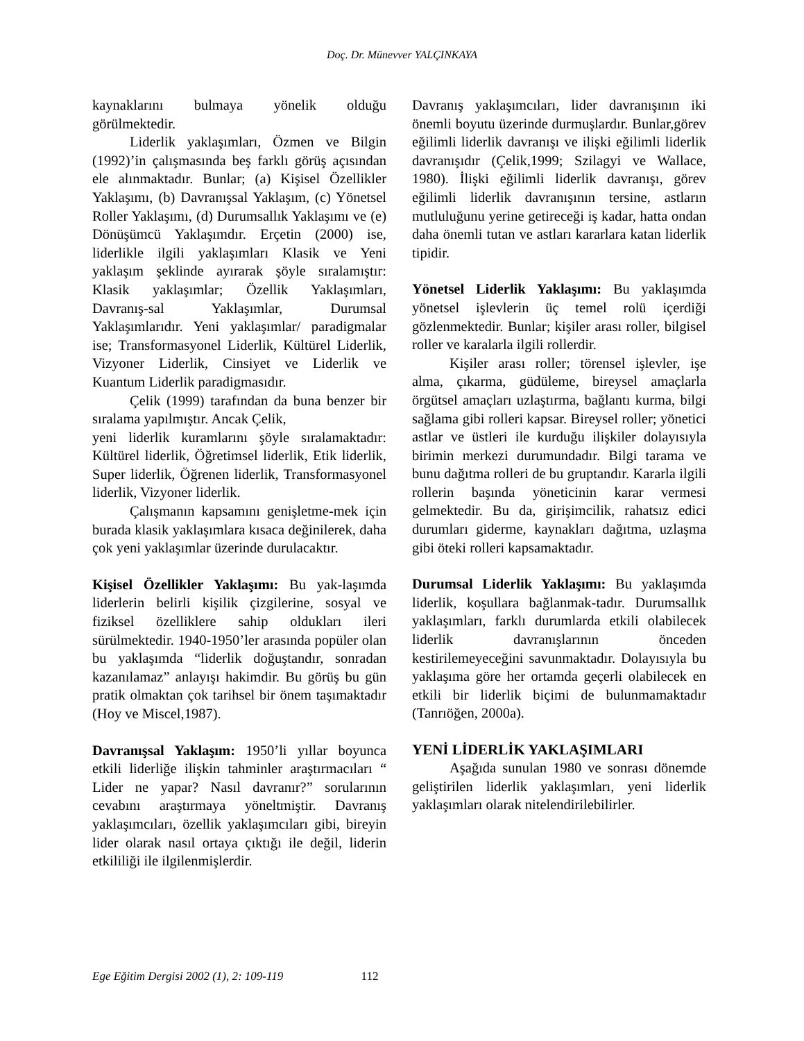Doç. Dr. Münevver YALÇINKAYA
kaynaklarını bulmaya yönelik olduğu görülmektedir.
Liderlik yaklaşımları, Özmen ve Bilgin (1992)’in çalışmasında beş farklı görüş açısından ele alınmaktadır. Bunlar; (a) Kişisel Özellikler Yaklaşımı, (b) Davranışsal Yaklaşım, (c) Yönetsel Roller Yaklaşımı, (d) Durumsallık Yaklaşımı ve (e) Dönüşümcü Yaklaşımdır. Erçetin (2000) ise, liderlikle ilgili yaklaşımları Klasik ve Yeni yaklaşım şeklinde ayırarak şöyle sıralamıştır: Klasik yaklaşımlar; Özellik Yaklaşımları, Davranış-sal Yaklaşımlar, Durumsal Yaklaşımlarıdır. Yeni yaklaşımlar/ paradigmalar ise; Transformasyonel Liderlik, Kültürel Liderlik, Vizyoner Liderlik, Cinsiyet ve Liderlik ve Kuantum Liderlik paradigmasıdır.
Çelik (1999) tarafından da buna benzer bir sıralama yapılmıştır. Ancak Çelik,
yeni liderlik kuramlarını şöyle sıralamaktadır: Kültürel liderlik, Öğretimsel liderlik, Etik liderlik, Super liderlik, Öğrenen liderlik, Transformasyonel liderlik, Vizyoner liderlik.
Çalışmanın kapsamını genişletme-mek için burada klasik yaklaşımlara kısaca değinilerek, daha çok yeni yaklaşımlar üzerinde durulacaktır.
Kişisel Özellikler Yaklaşımı: Bu yak-laşımda liderlerin belirli kişilik çizgilerine, sosyal ve fiziksel özelliklere sahip oldukları ileri sürülmektedir. 1940-1950’ler arasında popüler olan bu yaklaşımda “liderlik doğuştandır, sonradan kazanılamaz” anlayışı hakimdir. Bu görüş bu gün pratik olmaktan çok tarihsel bir önem taşımaktadır (Hoy ve Miscel,1987).
Davranışsal Yaklaşım: 1950’li yıllar boyunca etkili liderliğe ilişkin tahminler araştırmacıları “ Lider ne yapar? Nasıl davranır?” sorularının cevabını araştırmaya yöneltmiştir. Davranış yaklaşımcıları, özellik yaklaşımcıları gibi, bireyin lider olarak nasıl ortaya çıktığı ile değil, liderin etkililiği ile ilgilenmişlerdir.
Davranış yaklaşımcıları, lider davranışının iki önemli boyutu üzerinde durmuşlardır. Bunlar,görev eğilimli liderlik davranışı ve ilişki eğilimli liderlik davranışıdır (Çelik,1999; Szilagyi ve Wallace, 1980). İlişki eğilimli liderlik davranışı, görev eğilimli liderlik davranışının tersine, astların mutluluğunu yerine getireceği iş kadar, hatta ondan daha önemli tutan ve astları kararlara katan liderlik tipidir.
Yönetsel Liderlik Yaklaşımı: Bu yaklaşımda yönetsel işlevlerin üç temel rolü içerdiği gözlenmektedir. Bunlar; kişiler arası roller, bilgisel roller ve karalarla ilgili rollerdir.
Kişiler arası roller; törensel işlevler, işe alma, çıkarma, güdüleme, bireysel amaçlarla örgütsel amaçları uzlaştırma, bağlantı kurma, bilgi sağlama gibi rolleri kapsar. Bireysel roller; yönetici astlar ve üstleri ile kurduğu ilişkiler dolayısıyla birimin merkezi durumundadır. Bilgi tarama ve bunu dağıtma rolleri de bu gruptandır. Kararla ilgili rollerin başında yöneticinin karar vermesi gelmektedir. Bu da, girişimcilik, rahatsız edici durumları giderme, kaynakları dağıtma, uzlaşma gibi öteki rolleri kapsamaktadır.
Durumsal Liderlik Yaklaşımı: Bu yaklaşımda liderlik, koşullara bağlanmak-tadır. Durumsallık yaklaşımları, farklı durumlarda etkili olabilecek liderlik davranışlarının önceden kestirilemeyeceğini savunmaktadır. Dolayısıyla bu yaklaşıma göre her ortamda geçerli olabilecek en etkili bir liderlik biçimi de bulunmamaktadır (Tanrıöğen, 2000a).
YENİ LİDERLİK YAKLAŞIMLARI
Aşağıda sunulan 1980 ve sonrası dönemde geliştirilen liderlik yaklaşımları, yeni liderlik yaklaşımları olarak nitelendirilebilirler.
Ege Eğitim Dergisi 2002 (1), 2: 109-119 112